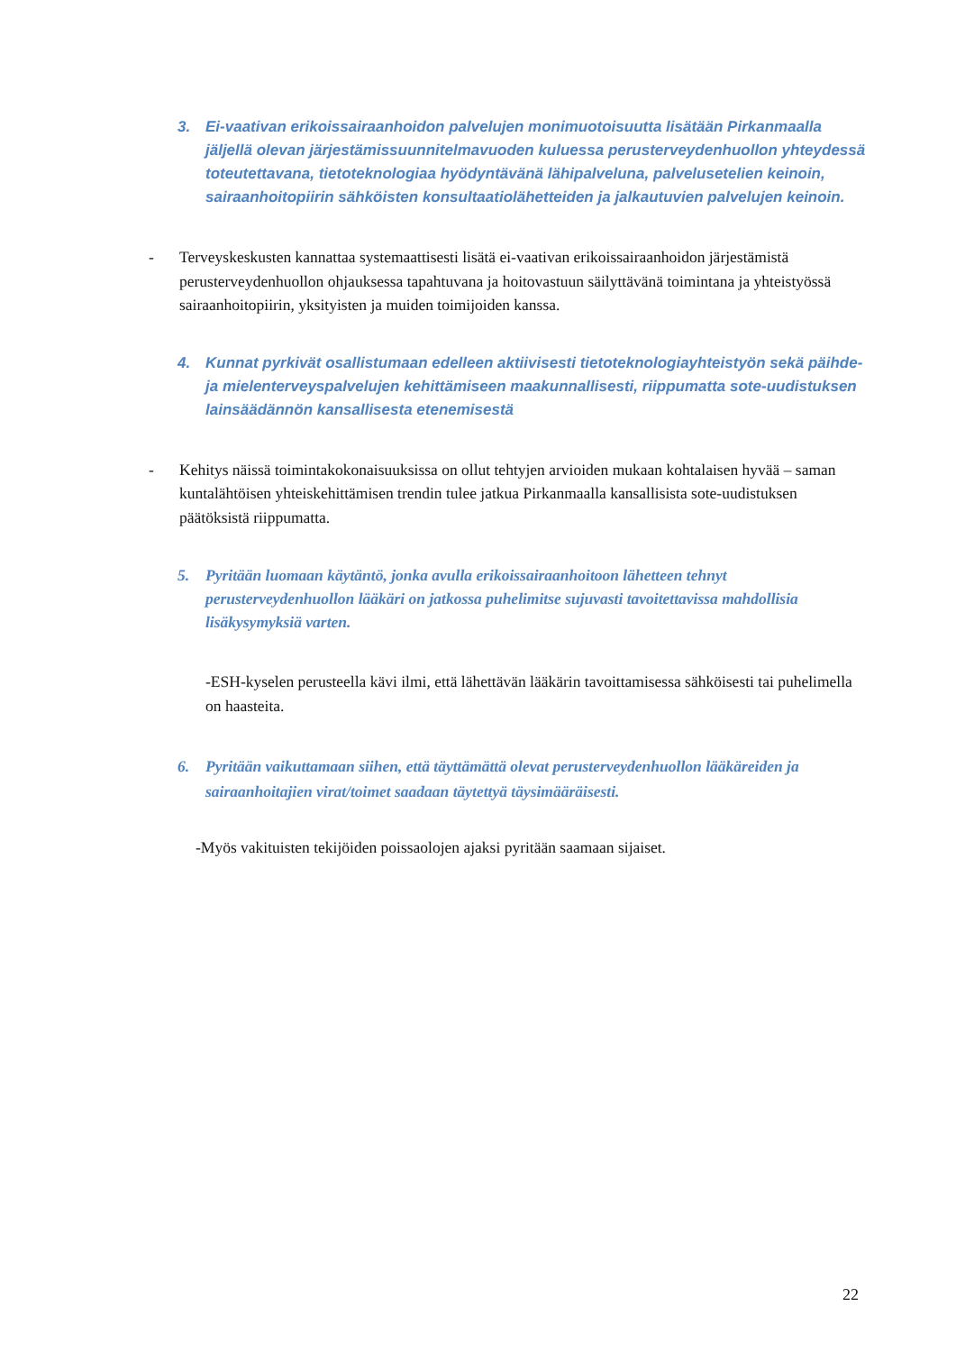3. Ei-vaativan erikoissairaanhoidon palvelujen monimuotoisuutta lisätään Pirkanmaalla jäljellä olevan järjestämissuunnitelmavuoden kuluessa perusterveydenhuollon yhteydessä toteutettavana, tietoteknologiaa hyödyntävänä lähipalveluna, palvelusetelien keinoin, sairaanhoitopiirin sähköisten konsultaatiolähetteiden ja jalkautuvien palvelujen keinoin.
- Terveyskeskusten kannattaa systemaattisesti lisätä ei-vaativan erikoissairaanhoidon järjestämistä perusterveydenhuollon ohjauksessa tapahtuvana ja hoitovastuun säilyttävänä toimintana ja yhteistyössä sairaanhoitopiirin, yksityisten ja muiden toimijoiden kanssa.
4. Kunnat pyrkivät osallistumaan edelleen aktiivisesti tietoteknologiayhteistyön sekä päihde- ja mielenterveyspalvelujen kehittämiseen maakunnallisesti, riippumatta sote-uudistuksen lainsäädännön kansallisesta etenemisestä
- Kehitys näissä toimintakokonaisuuksissa on ollut tehtyjen arvioiden mukaan kohtalaisen hyvää – saman kuntalähtöisen yhteiskehittämisen trendin tulee jatkua Pirkanmaalla kansallisista sote-uudistuksen päätöksistä riippumatta.
5. Pyritään luomaan käytäntö, jonka avulla erikoissairaanhoitoon lähetteen tehnyt perusterveydenhuollon lääkäri on jatkossa puhelimitse sujuvasti tavoitettavissa mahdollisia lisäkysymyksiä varten.
-ESH-kyselen perusteella kävi ilmi, että lähettävän lääkärin tavoittamisessa sähköisesti tai puhelimella on haasteita.
6. Pyritään vaikuttamaan siihen, että täyttämättä olevat perusterveydenhuollon lääkäreiden ja sairaanhoitajien virat/toimet saadaan täytettyä täysimääräisesti.
-Myös vakituisten tekijöiden poissaolojen ajaksi pyritään saamaan sijaiset.
22